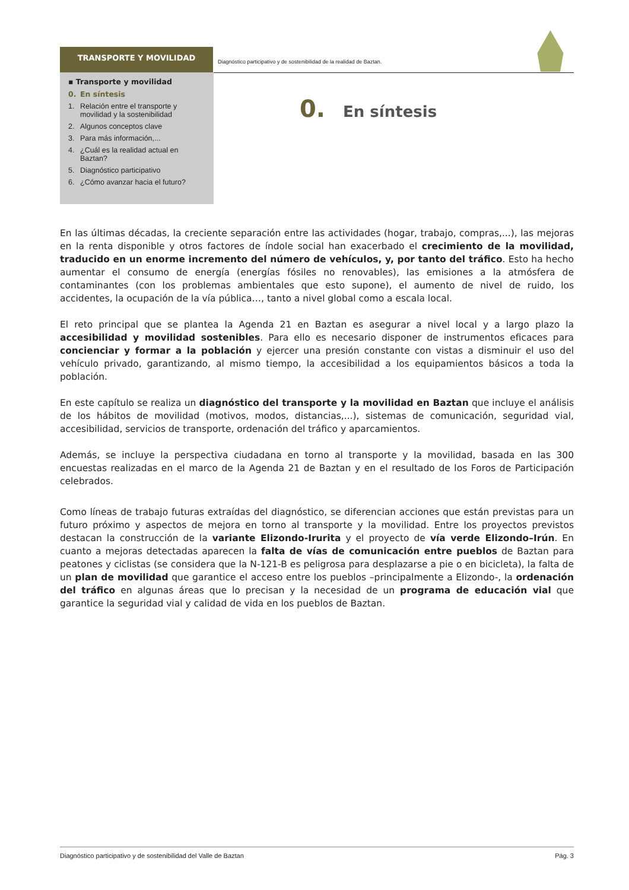TRANSPORTE Y MOVILIDAD
Diagnóstico participativo y de sostenibilidad de la realidad de Baztan.
▪ Transporte y movilidad
0. En síntesis
1. Relación entre el transporte y
movilidad y la sostenibilidad
2. Algunos conceptos clave
3. Para más información,...
4. ¿Cuál es la realidad actual en
Baztan?
5. Diagnóstico participativo
6. ¿Cómo avanzar hacia el futuro?
0. En síntesis
En las últimas décadas, la creciente separación entre las actividades (hogar, trabajo, compras,...), las mejoras en la renta disponible y otros factores de índole social han exacerbado el crecimiento de la movilidad, traducido en un enorme incremento del número de vehículos, y, por tanto del tráfico. Esto ha hecho aumentar el consumo de energía (energías fósiles no renovables), las emisiones a la atmósfera de contaminantes (con los problemas ambientales que esto supone), el aumento de nivel de ruido, los accidentes, la ocupación de la vía pública…, tanto a nivel global como a escala local.
El reto principal que se plantea la Agenda 21 en Baztan es asegurar a nivel local y a largo plazo la accesibilidad y movilidad sostenibles. Para ello es necesario disponer de instrumentos eficaces para concienciar y formar a la población y ejercer una presión constante con vistas a disminuir el uso del vehículo privado, garantizando, al mismo tiempo, la accesibilidad a los equipamientos básicos a toda la población.
En este capítulo se realiza un diagnóstico del transporte y la movilidad en Baztan que incluye el análisis de los hábitos de movilidad (motivos, modos, distancias,...), sistemas de comunicación, seguridad vial, accesibilidad, servicios de transporte, ordenación del tráfico y aparcamientos.
Además, se incluye la perspectiva ciudadana en torno al transporte y la movilidad, basada en las 300 encuestas realizadas en el marco de la Agenda 21 de Baztan y en el resultado de los Foros de Participación celebrados.
Como líneas de trabajo futuras extraídas del diagnóstico, se diferencian acciones que están previstas para un futuro próximo y aspectos de mejora en torno al transporte y la movilidad. Entre los proyectos previstos destacan la construcción de la variante Elizondo-Irurita y el proyecto de vía verde Elizondo–Irún. En cuanto a mejoras detectadas aparecen la falta de vías de comunicación entre pueblos de Baztan para peatones y ciclistas (se considera que la N-121-B es peligrosa para desplazarse a pie o en bicicleta), la falta de un plan de movilidad que garantice el acceso entre los pueblos –principalmente a Elizondo-, la ordenación del tráfico en algunas áreas que lo precisan y la necesidad de un programa de educación vial que garantice la seguridad vial y calidad de vida en los pueblos de Baztan.
Diagnóstico participativo y de sostenibilidad del Valle de Baztan Pág. 3